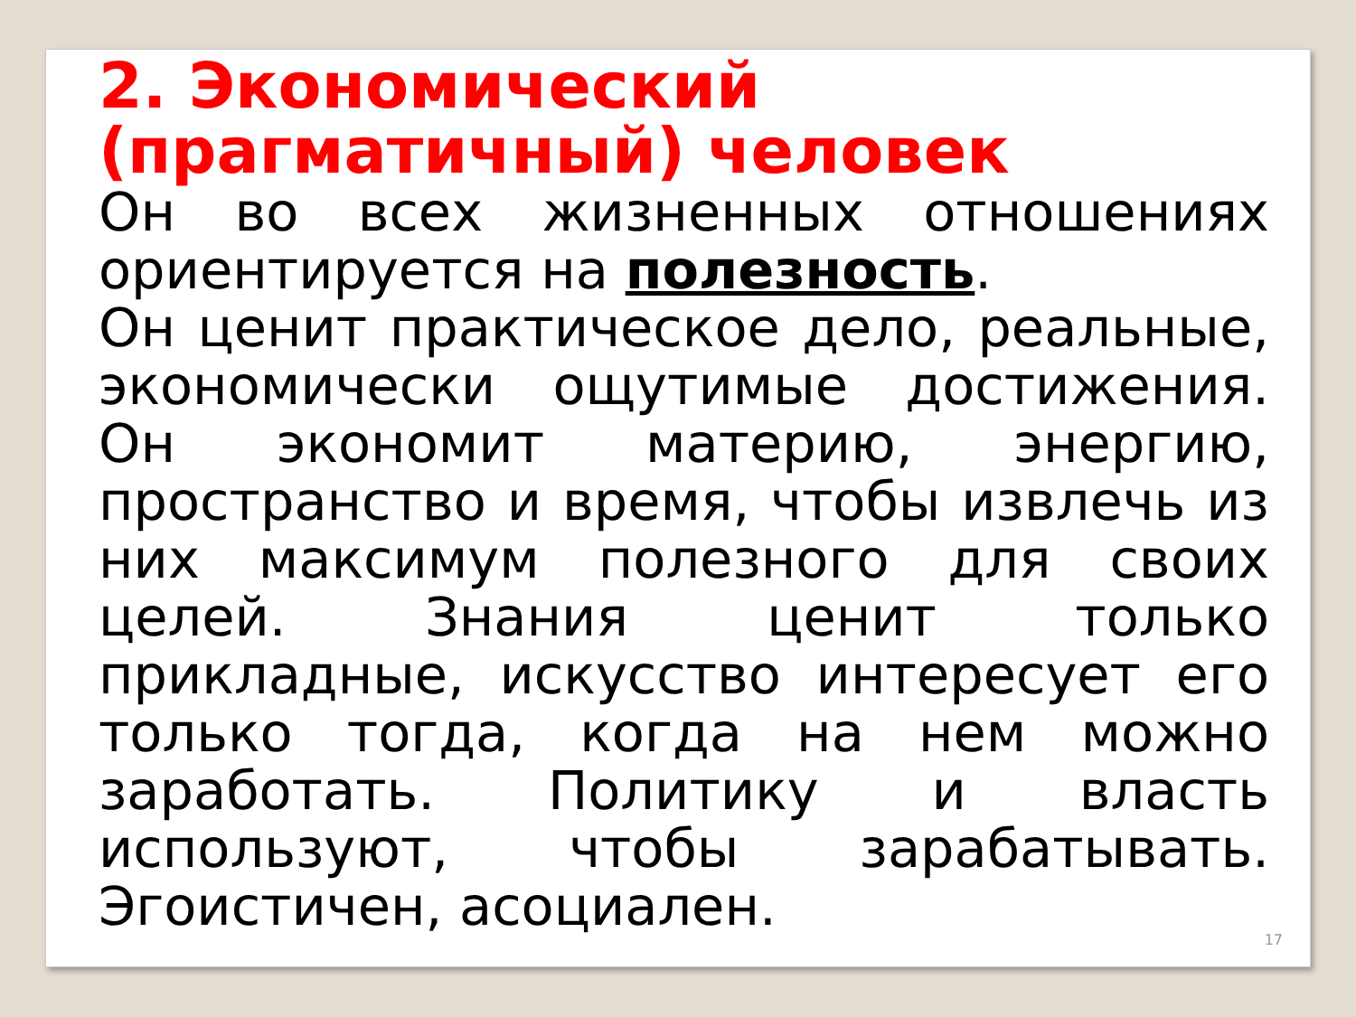2. Экономический (прагматичный) человек
Он во всех жизненных отношениях ориентируется на полезность.
Он ценит практическое дело, реальные, экономически ощутимые достижения. Он экономит материю, энергию, пространство и время, чтобы извлечь из них максимум полезного для своих целей. Знания ценит только прикладные, искусство интересует его только тогда, когда на нем можно заработать. Политику и власть используют, чтобы зарабатывать. Эгоистичен, асоциален.
17